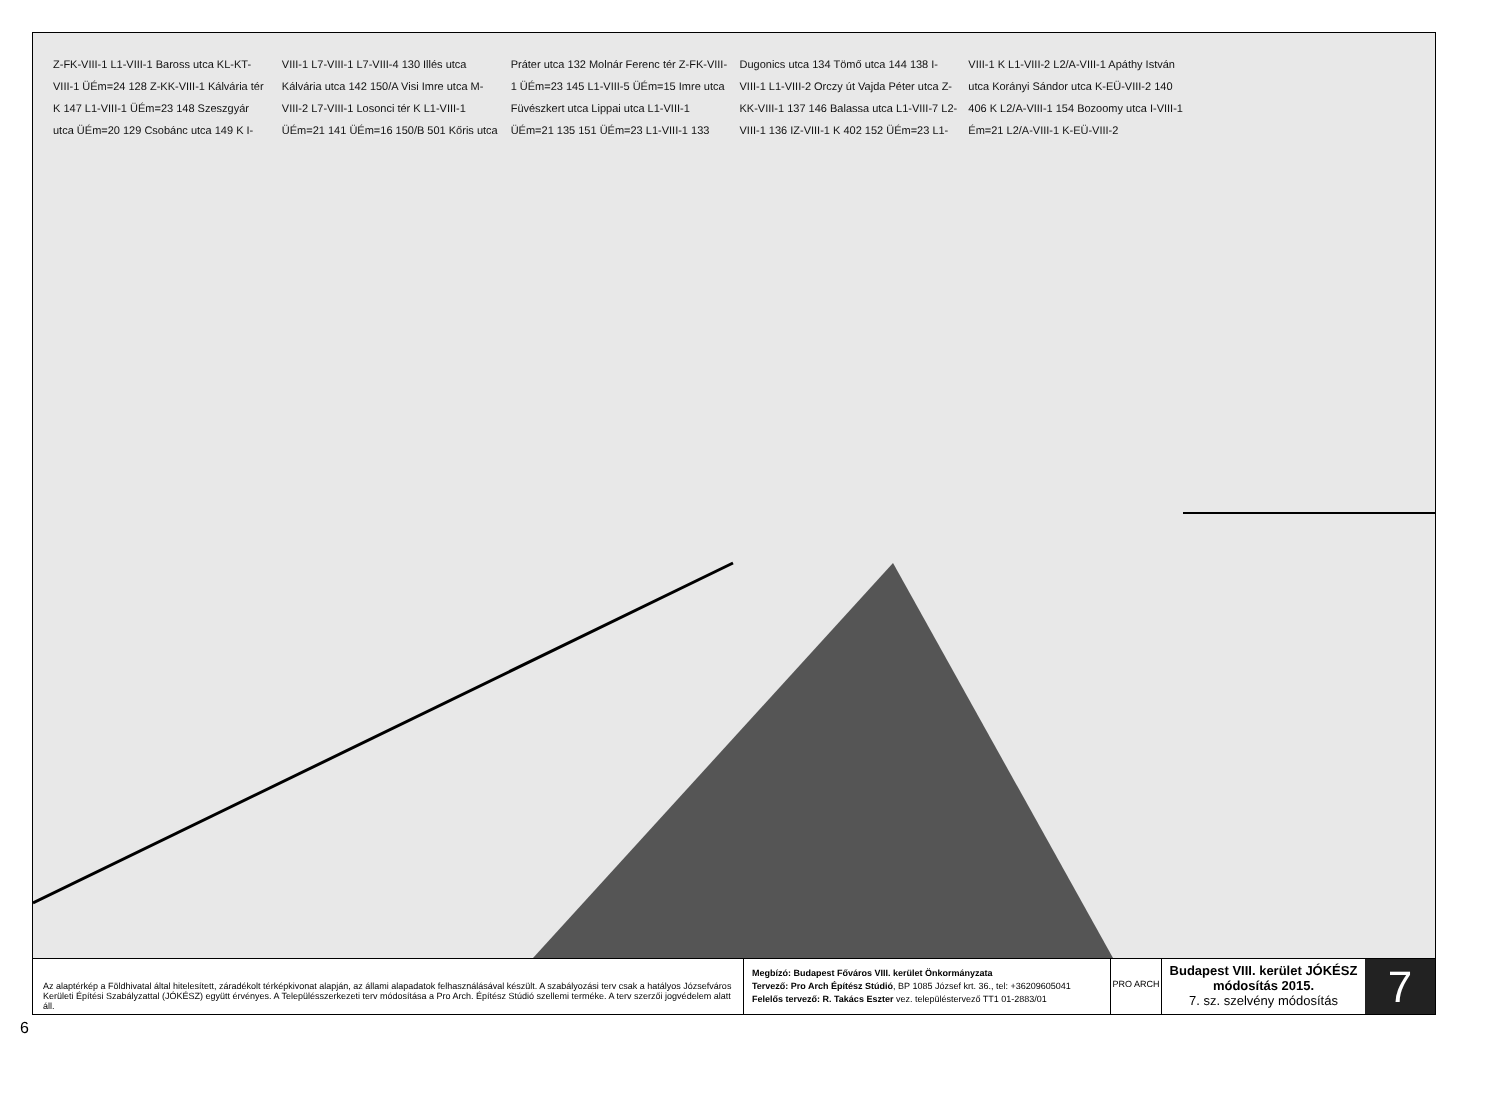Z-FK-VIII-1 L1-VIII-1 Baross utca KL-KT-VIII-1 ÜÉm=24 128 Z-KK-VIII-1 Kálvária tér K 147 L1-VIII-1 ÜÉm=23 148 Szeszgyár utca ÜÉm=20 129 Csobánc utca 149 K I-VIII-1 L7-VIII-1 L7-VIII-4 130 Illés utca Kálvária utca 142 150/A Visi Imre utca M-VIII-2 L7-VIII-1 Losonci tér K L1-VIII-1 ÜÉm=21 141 ÜÉm=16 150/B 501 Kőris utca Práter utca 132 Molnár Ferenc tér Z-FK-VIII-1 ÜÉm=23 145 L1-VIII-5 ÜÉm=15 Imre utca Füvészkert utca Lippai utca L1-VIII-1 ÜÉm=21 135 151 ÜÉm=23 L1-VIII-1 133 Dugonics utca 134 Tömő utca 144 138 I-VIII-1 L1-VIII-2 Orczy út Vajda Péter utca Z-KK-VIII-1 137 146 Balassa utca L1-VIII-7 L2-VIII-1 136 IZ-VIII-1 K 402 152 ÜÉm=23 L1-VIII-1 K L1-VIII-2 L2/A-VIII-1 Apáthy István utca Korányi Sándor utca K-EÜ-VIII-2 140 406 K L2/A-VIII-1 154 Bozoomy utca I-VIII-1 Ém=21 L2/A-VIII-1 K-EÜ-VIII-2
Az alaptérkép a Földhivatal által hitelesített, záradékolt térképkivonat alapján, az állami alapadatok felhasználásával készült. A szabályozási terv csak a hatályos Józsefváros Kerületi Építési Szabályzattal (JÓKÉSZ) együtt érvényes. A Településszerkezeti terv módosítása a Pro Arch. Építész Stúdió szellemi terméke. A terv szerzői jogvédelem alatt áll.
Megbízó: Budapest Főváros VIII. kerület Önkormányzata
Tervező: Pro Arch Építész Stúdió, BP 1085 József krt. 36., tel: +36209605041
Felelős tervező: R. Takács Eszter vez. településtervező TT1 01-2883/01
PRO ARCH
Budapest VIII. kerület JÓKÉSZ
módosítás 2015.
7. sz. szelvény módosítás
7
6